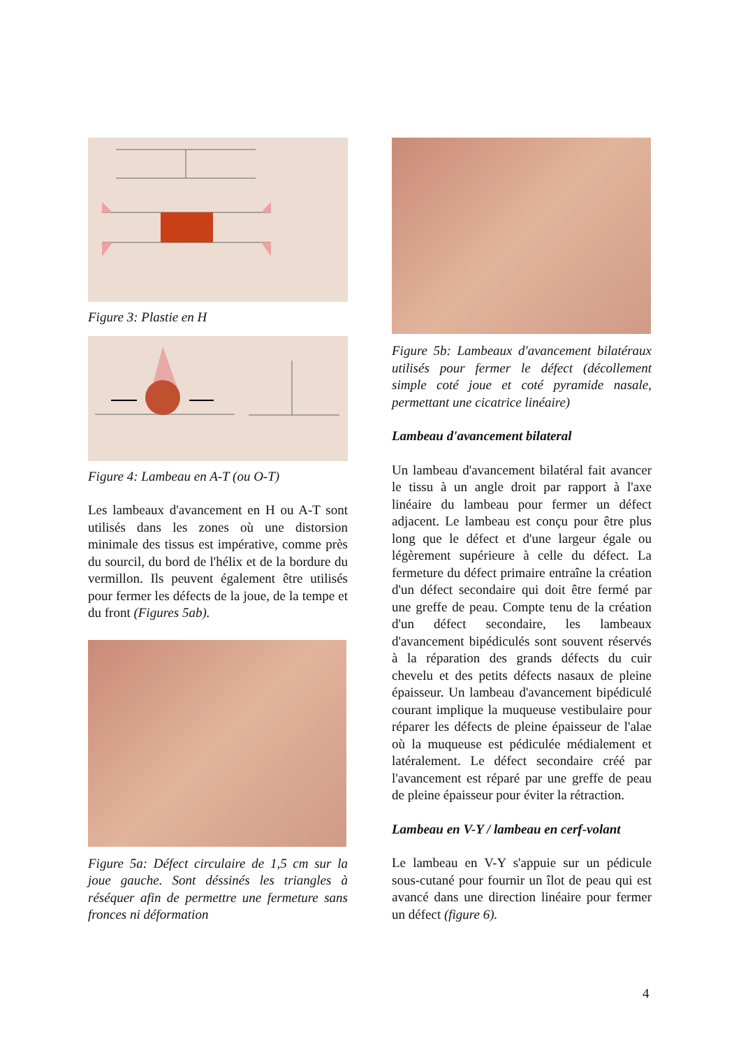Figure 3: Plastie en H
Figure 4: Lambeau en A-T (ou O-T)
Les lambeaux d'avancement en H ou A-T sont utilisés dans les zones où une distorsion minimale des tissus est impérative, comme près du sourcil, du bord de l'hélix et de la bordure du vermillon. Ils peuvent également être utilisés pour fermer les défects de la joue, de la tempe et du front (Figures 5ab).
Figure 5a: Défect circulaire de 1,5 cm sur la joue gauche. Sont déssinés les triangles à réséquer afin de permettre une fermeture sans fronces ni déformation
Figure 5b: Lambeaux d'avancement bilatéraux utilisés pour fermer le défect (décollement simple coté joue et coté pyramide nasale, permettant une cicatrice linéaire)
Lambeau d'avancement bilateral
Un lambeau d'avancement bilatéral fait avancer le tissu à un angle droit par rapport à l'axe linéaire du lambeau pour fermer un défect adjacent. Le lambeau est conçu pour être plus long que le défect et d'une largeur égale ou légèrement supérieure à celle du défect. La fermeture du défect primaire entraîne la création d'un défect secondaire qui doit être fermé par une greffe de peau. Compte tenu de la création d'un défect secondaire, les lambeaux d'avancement bipédiculés sont souvent réservés à la réparation des grands défects du cuir chevelu et des petits défects nasaux de pleine épaisseur. Un lambeau d'avancement bipédiculé courant implique la muqueuse vestibulaire pour réparer les défects de pleine épaisseur de l'alae où la muqueuse est pédiculée médialement et latéralement. Le défect secondaire créé par l'avancement est réparé par une greffe de peau de pleine épaisseur pour éviter la rétraction.
Lambeau en V-Y / lambeau en cerf-volant
Le lambeau en V-Y s'appuie sur un pédicule sous-cutané pour fournir un îlot de peau qui est avancé dans une direction linéaire pour fermer un défect (figure 6).
4